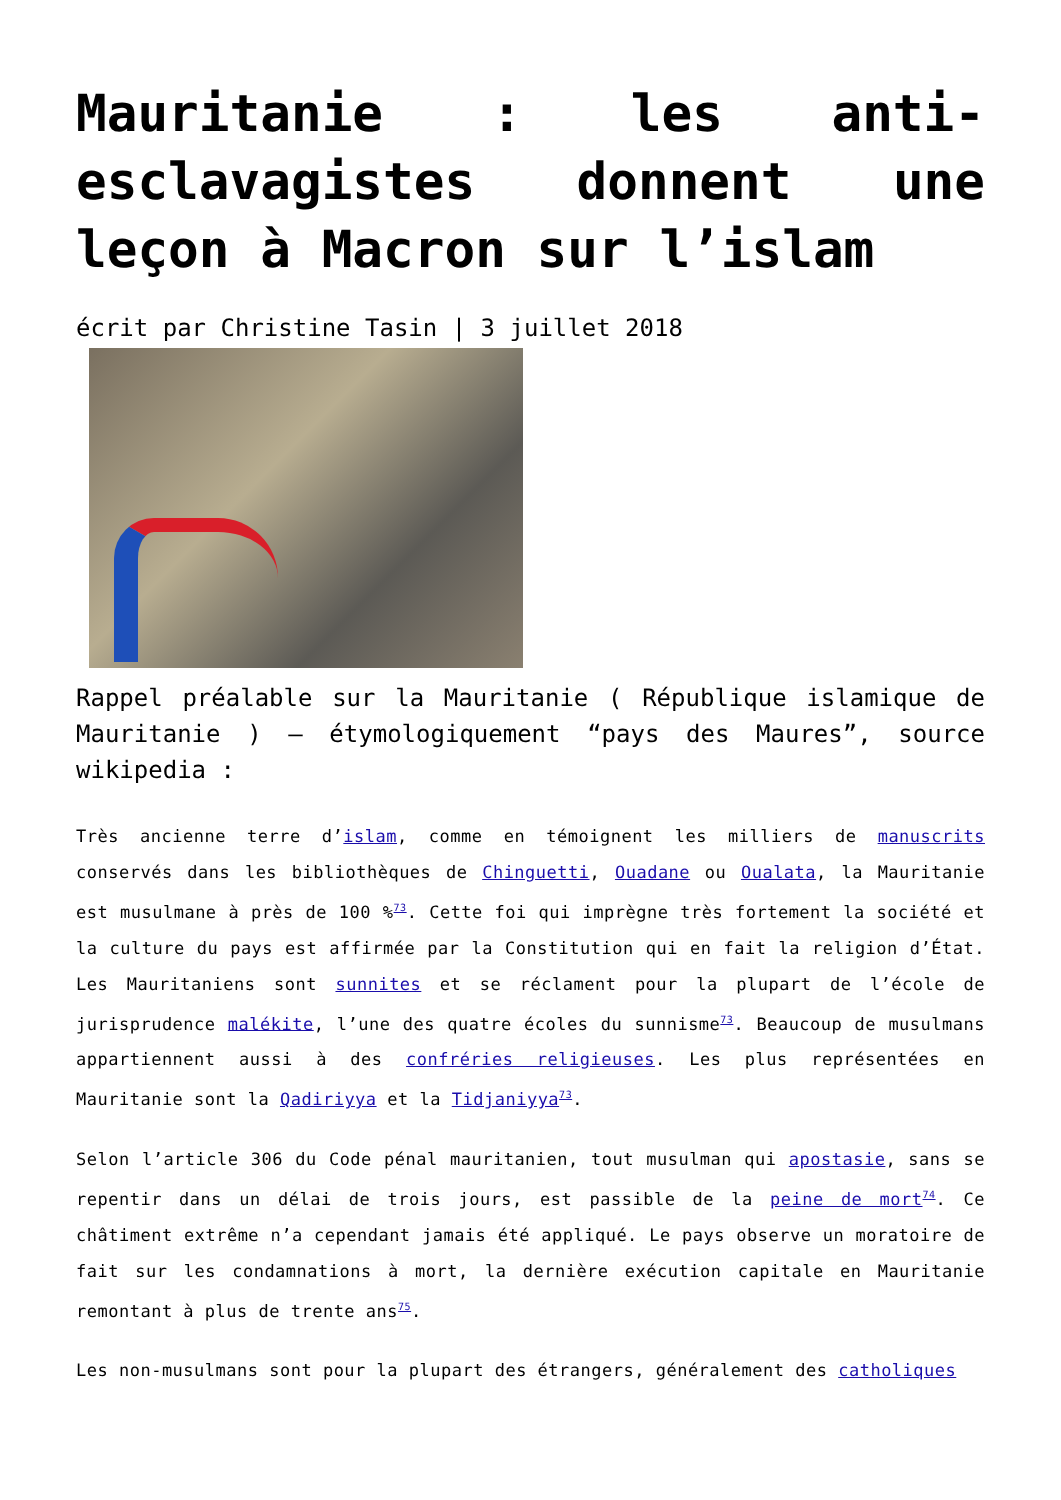Mauritanie : les anti-esclavagistes donnent une leçon à Macron sur l’islam
écrit par Christine Tasin | 3 juillet 2018
Rappel préalable sur la Mauritanie ( République islamique de Mauritanie ) – étymologiquement “pays des Maures”, source wikipedia :
Très ancienne terre d’islam, comme en témoignent les milliers de manuscrits conservés dans les bibliothèques de Chinguetti, Ouadane ou Oualata, la Mauritanie est musulmane à près de 100 %<sup>73</sup>. Cette foi qui imprègne très fortement la société et la culture du pays est affirmée par la Constitution qui en fait la religion d’État. Les Mauritaniens sont sunnites et se réclament pour la plupart de l’école de jurisprudence malékite, l’une des quatre écoles du sunnisme<sup>73</sup>. Beaucoup de musulmans appartiennent aussi à des confréries religieuses. Les plus représentées en Mauritanie sont la Qadiriyya et la Tidjaniyya<sup>73</sup>.
Selon l’article 306 du Code pénal mauritanien, tout musulman qui apostasie, sans se repentir dans un délai de trois jours, est passible de la peine de mort<sup>74</sup>. Ce châtiment extrême n’a cependant jamais été appliqué. Le pays observe un moratoire de fait sur les condamnations à mort, la dernière exécution capitale en Mauritanie remontant à plus de trente ans<sup>75</sup>.
Les non-musulmans sont pour la plupart des étrangers, généralement des catholiques